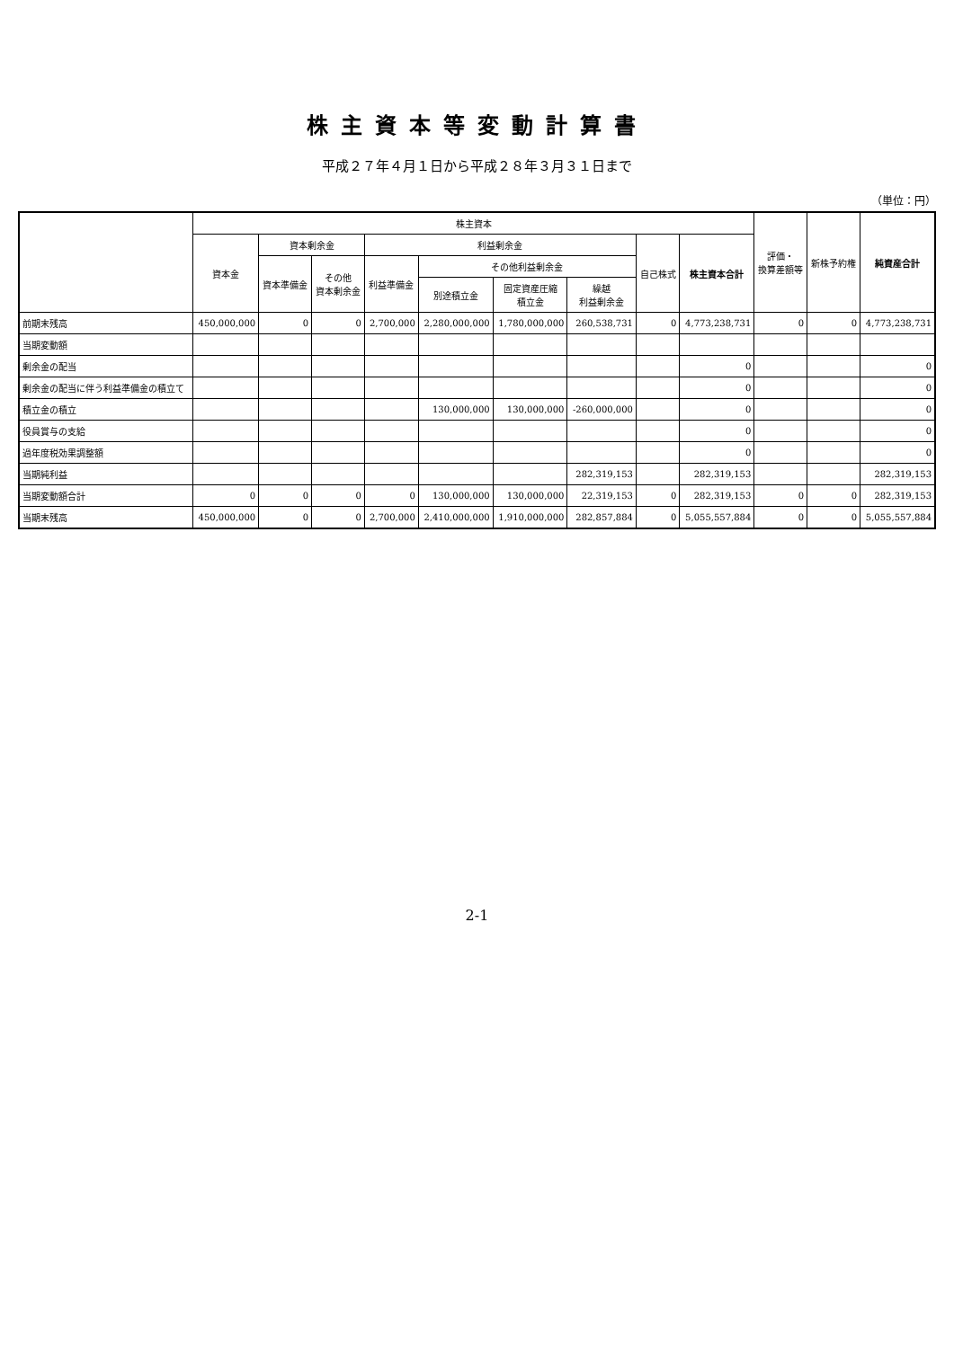株主資本等変動計算書
平成２７年４月１日から平成２８年３月３１日まで
（単位：円）
| | 株主資本 | | | | | | | | | 評価・ 換算差額等 | 新株予約権 | 純資産合計 |
| --- | --- | --- | --- | --- | --- | --- | --- | --- | --- | --- | --- | --- |
| | 資本金 | 資本剰余金 | | 利益剰余金 | | | | 自己株式 | 株主資本合計 | | | |
| | | 資本準備金 | その他 資本剰余金 | 利益準備金 | その他利益剰余金 | | | | | | | |
| | | | | | 別途積立金 | 固定資産圧縮 積立金 | 繰越 利益剰余金 | | | | | |
| 前期末残高 | 450,000,000 | 0 | 0 | 2,700,000 | 2,280,000,000 | 1,780,000,000 | 260,538,731 | 0 | 4,773,238,731 | 0 | 0 | 4,773,238,731 |
| 当期変動額 | | | | | | | | | | | | |
| 剰余金の配当 | | | | | | | | | 0 | | | 0 |
| 剰余金の配当に伴う利益準備金の積立て | | | | | | | | | 0 | | | 0 |
| 積立金の積立 | | | | | 130,000,000 | 130,000,000 | -260,000,000 | | 0 | | | 0 |
| 役員賞与の支給 | | | | | | | | | 0 | | | 0 |
| 過年度税効果調整額 | | | | | | | | | 0 | | | 0 |
| 当期純利益 | | | | | | | 282,319,153 | | 282,319,153 | | | 282,319,153 |
| 当期変動額合計 | 0 | 0 | 0 | 0 | 130,000,000 | 130,000,000 | 22,319,153 | 0 | 282,319,153 | 0 | 0 | 282,319,153 |
| 当期末残高 | 450,000,000 | 0 | 0 | 2,700,000 | 2,410,000,000 | 1,910,000,000 | 282,857,884 | 0 | 5,055,557,884 | 0 | 0 | 5,055,557,884 |
2-1